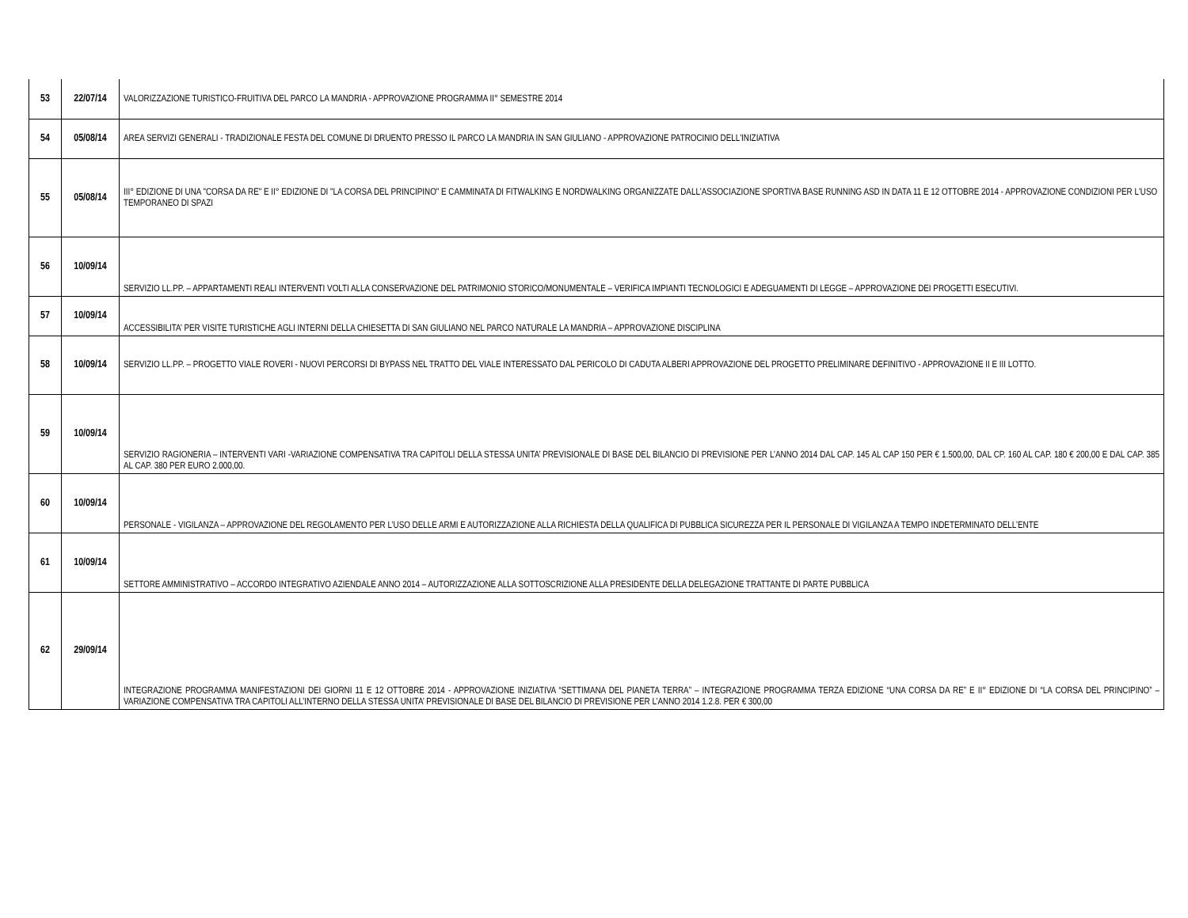| 53 | 22/07/14 | VALORIZZAZIONE TURISTICO-FRUITIVA DEL PARCO LA MANDRIA - APPROVAZIONE PROGRAMMA II° SEMESTRE 2014 |
| 54 | 05/08/14 | AREA SERVIZI GENERALI - TRADIZIONALE FESTA DEL COMUNE DI DRUENTO PRESSO IL PARCO LA MANDRIA IN SAN GIULIANO - APPROVAZIONE PATROCINIO DELL'INIZIATIVA |
| 55 | 05/08/14 | III° EDIZIONE DI UNA "CORSA DA RE" E II° EDIZIONE DI "LA CORSA DEL PRINCIPINO" E CAMMINATA DI FITWALKING E NORDWALKING ORGANIZZATE DALL'ASSOCIAZIONE SPORTIVA BASE RUNNING ASD IN DATA 11 E 12 OTTOBRE 2014 - APPROVAZIONE CONDIZIONI PER L'USO TEMPORANEO DI SPAZI |
| 56 | 10/09/14 | SERVIZIO LL.PP. – APPARTAMENTI REALI INTERVENTI VOLTI ALLA CONSERVAZIONE DEL PATRIMONIO STORICO/MONUMENTALE – VERIFICA IMPIANTI TECNOLOGICI E ADEGUAMENTI DI LEGGE – APPROVAZIONE DEI PROGETTI ESECUTIVI. |
| 57 | 10/09/14 | ACCESSIBILITA’ PER VISITE TURISTICHE AGLI INTERNI DELLA CHIESETTA DI SAN GIULIANO NEL PARCO NATURALE LA MANDRIA – APPROVAZIONE DISCIPLINA |
| 58 | 10/09/14 | SERVIZIO LL.PP. – PROGETTO VIALE ROVERI - NUOVI PERCORSI DI BYPASS NEL TRATTO DEL VIALE INTERESSATO DAL PERICOLO DI CADUTA ALBERI APPROVAZIONE DEL PROGETTO PRELIMINARE DEFINITIVO - APPROVAZIONE II E III LOTTO. |
| 59 | 10/09/14 | SERVIZIO RAGIONERIA – INTERVENTI VARI -VARIAZIONE COMPENSATIVA TRA CAPITOLI DELLA STESSA UNITA’ PREVISIONALE DI BASE DEL BILANCIO DI PREVISIONE PER L’ANNO 2014 DAL CAP. 145 AL CAP 150 PER € 1.500,00, DAL CP. 160 AL CAP. 180 € 200,00 E DAL CAP. 385 AL CAP. 380 PER EURO 2.000,00. |
| 60 | 10/09/14 | PERSONALE - VIGILANZA – APPROVAZIONE DEL REGOLAMENTO PER L’USO DELLE ARMI E AUTORIZZAZIONE ALLA RICHIESTA DELLA QUALIFICA DI PUBBLICA SICUREZZA PER IL PERSONALE DI VIGILANZA A TEMPO INDETERMINATO DELL’ENTE |
| 61 | 10/09/14 | SETTORE AMMINISTRATIVO – ACCORDO INTEGRATIVO AZIENDALE ANNO 2014 – AUTORIZZAZIONE ALLA SOTTOSCRIZIONE ALLA PRESIDENTE DELLA DELEGAZIONE TRATTANTE DI PARTE PUBBLICA |
| 62 | 29/09/14 | INTEGRAZIONE PROGRAMMA MANIFESTAZIONI DEI GIORNI 11 E 12 OTTOBRE 2014 - APPROVAZIONE INIZIATIVA “SETTIMANA DEL PIANETA TERRA” – INTEGRAZIONE PROGRAMMA TERZA EDIZIONE “UNA CORSA DA RE” E II° EDIZIONE DI “LA CORSA DEL PRINCIPINO” – VARIAZIONE COMPENSATIVA TRA CAPITOLI ALL’INTERNO DELLA STESSA UNITA’ PREVISIONALE DI BASE DEL BILANCIO DI PREVISIONE PER L’ANNO 2014 1.2.8. PER € 300,00 |